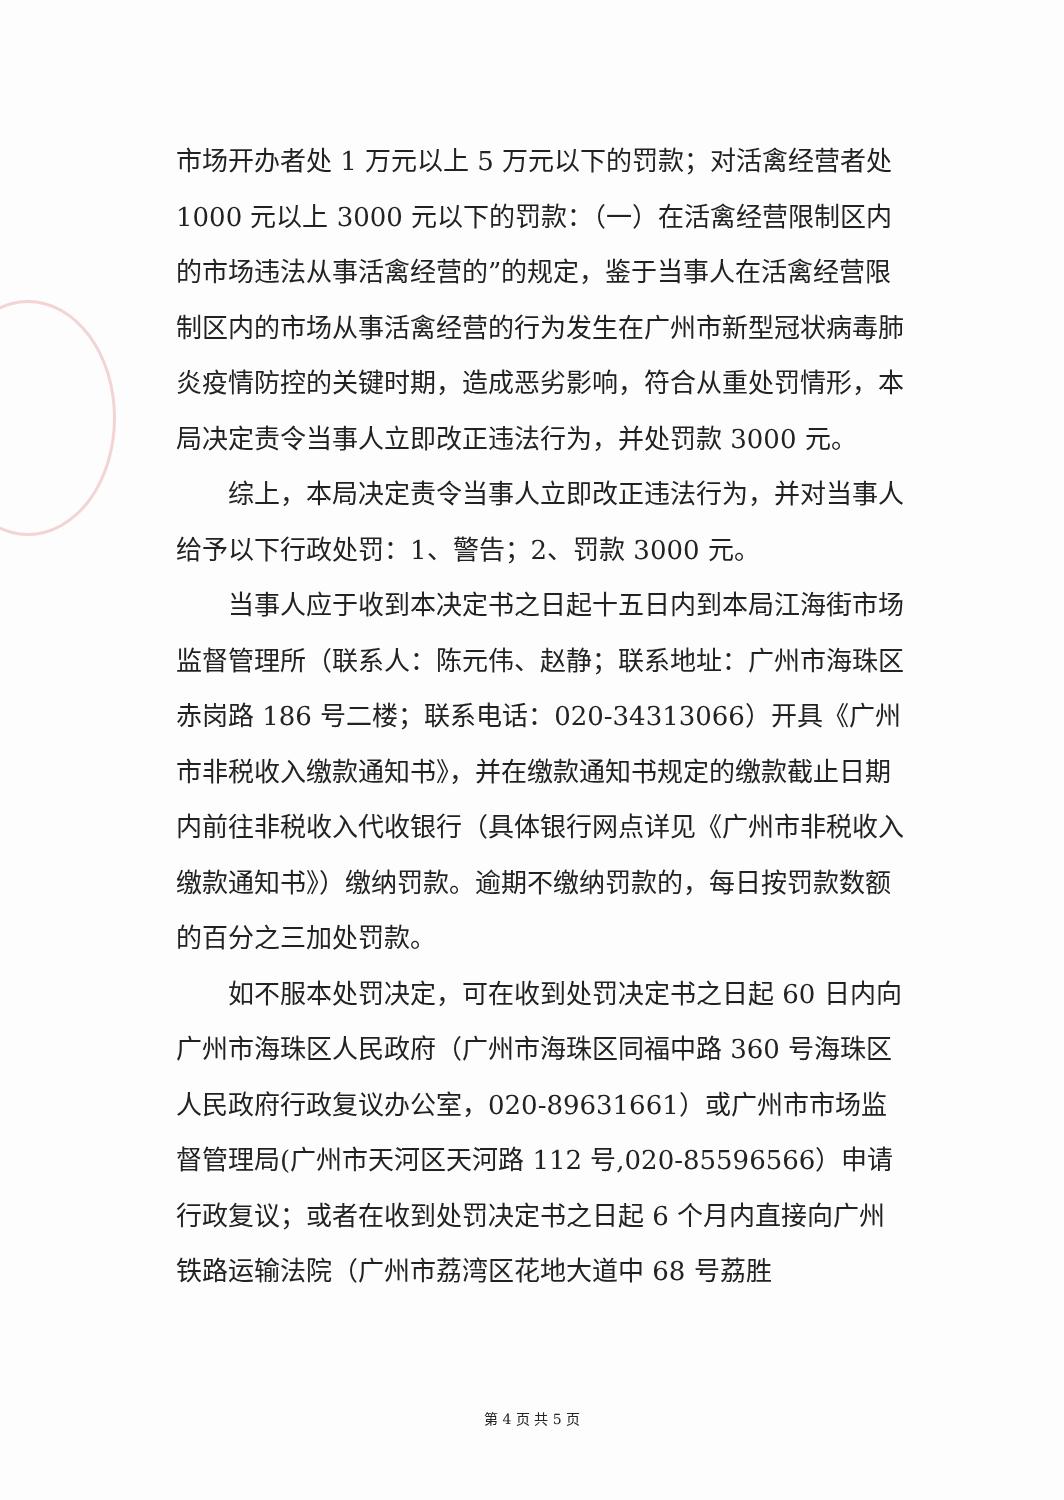市场开办者处 1 万元以上 5 万元以下的罚款；对活禽经营者处 1000 元以上 3000 元以下的罚款：（一）在活禽经营限制区内的市场违法从事活禽经营的”的规定，鉴于当事人在活禽经营限制区内的市场从事活禽经营的行为发生在广州市新型冠状病毒肺炎疫情防控的关键时期，造成恶劣影响，符合从重处罚情形，本局决定责令当事人立即改正违法行为，并处罚款 3000 元。
综上，本局决定责令当事人立即改正违法行为，并对当事人给予以下行政处罚：1、警告；2、罚款 3000 元。
当事人应于收到本决定书之日起十五日内到本局江海街市场监督管理所（联系人：陈元伟、赵静；联系地址：广州市海珠区赤岗路 186 号二楼；联系电话：020-34313066）开具《广州市非税收入缴款通知书》，并在缴款通知书规定的缴款截止日期内前往非税收入代收银行（具体银行网点详见《广州市非税收入缴款通知书》）缴纳罚款。逾期不缴纳罚款的，每日按罚款数额的百分之三加处罚款。
如不服本处罚决定，可在收到处罚决定书之日起 60 日内向广州市海珠区人民政府（广州市海珠区同福中路 360 号海珠区人民政府行政复议办公室，020-89631661）或广州市市场监督管理局(广州市天河区天河路 112 号,020-85596566）申请行政复议；或者在收到处罚决定书之日起 6 个月内直接向广州铁路运输法院（广州市荔湾区花地大道中 68 号荔胜
第 4 页 共 5 页